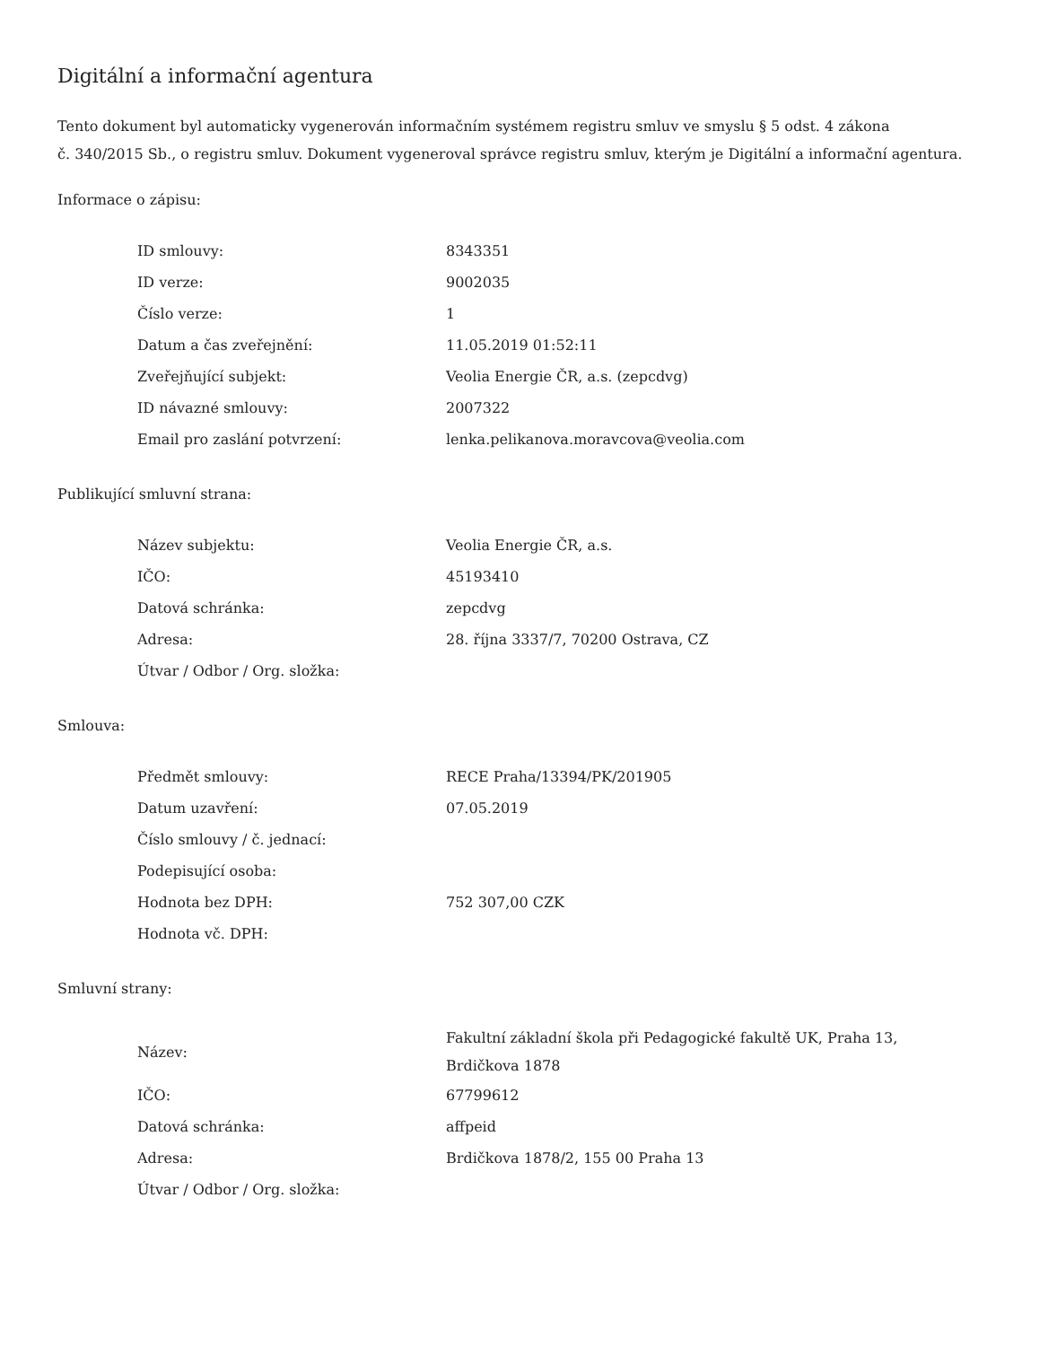Digitální a informační agentura
Tento dokument byl automaticky vygenerován informačním systémem registru smluv ve smyslu § 5 odst. 4 zákona
č. 340/2015 Sb., o registru smluv. Dokument vygeneroval správce registru smluv, kterým je Digitální a informační agentura.
Informace o zápisu:
| ID smlouvy: | 8343351 |
| ID verze: | 9002035 |
| Číslo verze: | 1 |
| Datum a čas zveřejnění: | 11.05.2019 01:52:11 |
| Zveřejňující subjekt: | Veolia Energie ČR, a.s. (zepcdvg) |
| ID návazné smlouvy: | 2007322 |
| Email pro zaslání potvrzení: | lenka.pelikanova.moravcova@veolia.com |
Publikující smluvní strana:
| Název subjektu: | Veolia Energie ČR, a.s. |
| IČO: | 45193410 |
| Datová schránka: | zepcdvg |
| Adresa: | 28. října 3337/7, 70200 Ostrava, CZ |
| Útvar / Odbor / Org. složka: | |
Smlouva:
| Předmět smlouvy: | RECE Praha/13394/PK/201905 |
| Datum uzavření: | 07.05.2019 |
| Číslo smlouvy / č. jednací: | |
| Podepisující osoba: | |
| Hodnota bez DPH: | 752 307,00 CZK |
| Hodnota vč. DPH: | |
Smluvní strany:
| Název: | Fakultní základní škola při Pedagogické fakultě UK, Praha 13, Brdičkova 1878 |
| IČO: | 67799612 |
| Datová schránka: | affpeid |
| Adresa: | Brdičkova 1878/2, 155 00 Praha 13 |
| Útvar / Odbor / Org. složka: | |